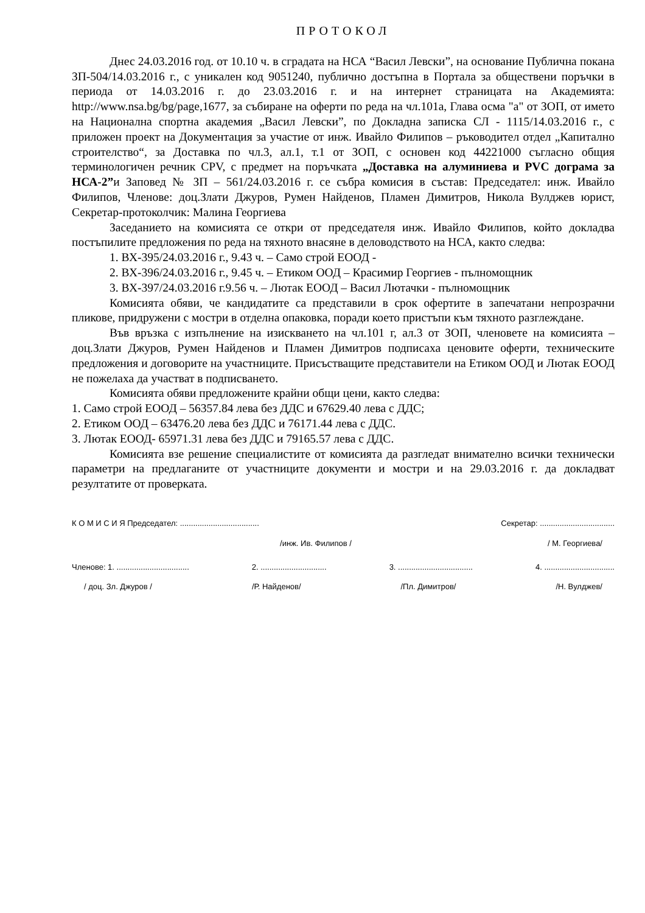ПРОТОКОЛ
Днес 24.03.2016 год. от 10.10 ч. в сградата на НСА “Васил Левски”, на основание Публична покана ЗП-504/14.03.2016 г., с уникален код 9051240, публично достъпна в Портала за обществени поръчки в периода от 14.03.2016 г. до 23.03.2016 г. и на интернет страницата на Академията: http://www.nsa.bg/bg/page,1677, за събиране на оферти по реда на чл.101а, Глава осма "а" от ЗОП, от името на Национална спортна академия „Васил Левски”, по Докладна записка СЛ - 1115/14.03.2016 г., с приложен проект на Документация за участие от инж. Ивайло Филипов – ръководител отдел „Капитално строителство“, за Доставка по чл.3, ал.1, т.1 от ЗОП, с основен код 44221000 съгласно общия терминологичен речник CPV, с предмет на поръчката „Доставка на алуминиева и PVC дограма за НСА-2”и Заповед № ЗП – 561/24.03.2016 г. се събра комисия в състав: Председател: инж. Ивайло Филипов, Членове: доц.Злати Джуров, Румен Найденов, Пламен Димитров, Никола Вулджев юрист, Секретар-протоколчик: Малина Георгиева
Заседанието на комисията се откри от председателя инж. Ивайло Филипов, който докладва постъпилите предложения по реда на тяхното внасяне в деловодството на НСА, както следва:
1. ВХ-395/24.03.2016 г., 9.43 ч. – Само строй ЕООД -
2. ВХ-396/24.03.2016 г., 9.45 ч. – Етиком ООД – Красимир Георгиев - пълномощник
3. ВХ-397/24.03.2016 г.9.56 ч. – Лютак ЕООД – Васил Лютачки - пълномощник
Комисията обяви, че кандидатите са представили в срок офертите в запечатани непрозрачни пликове, придружени с мостри в отделна опаковка, поради което пристъпи към тяхното разглеждане.
Във връзка с изпълнение на изискването на чл.101 г, ал.3 от ЗОП, членовете на комисията – доц.Злати Джуров, Румен Найденов и Пламен Димитров подписаха ценовите оферти, техническите предложения и договорите на участниците. Присъстващите представители на Етиком ООД и Лютак ЕООД не пожелаха да участват в подписването.
Комисията обяви предложените крайни общи цени, както следва:
1. Само строй ЕООД – 56357.84 лева без ДДС и 67629.40 лева с ДДС;
2. Етиком ООД – 63476.20 лева без ДДС и 76171.44 лева с ДДС.
3. Лютак ЕООД- 65971.31 лева без ДДС и 79165.57 лева с ДДС.
Комисията взе решение специалистите от комисията да разгледат внимателно всички технически параметри на предлаганите от участниците документи и мостри и на 29.03.2016 г. да докладват резултатите от проверката.
К О М И С И Я Председател: .................................... Секретар: ..................................
/инж. Ив. Филипов / / М. Георгиева/
Членове: 1. ................................. 2. .............................. 3. .................................. 4. ................................
/ доц. Зл. Джуров / /Р. Найденов/ /Пл. Димитров/ /Н. Вулджев/